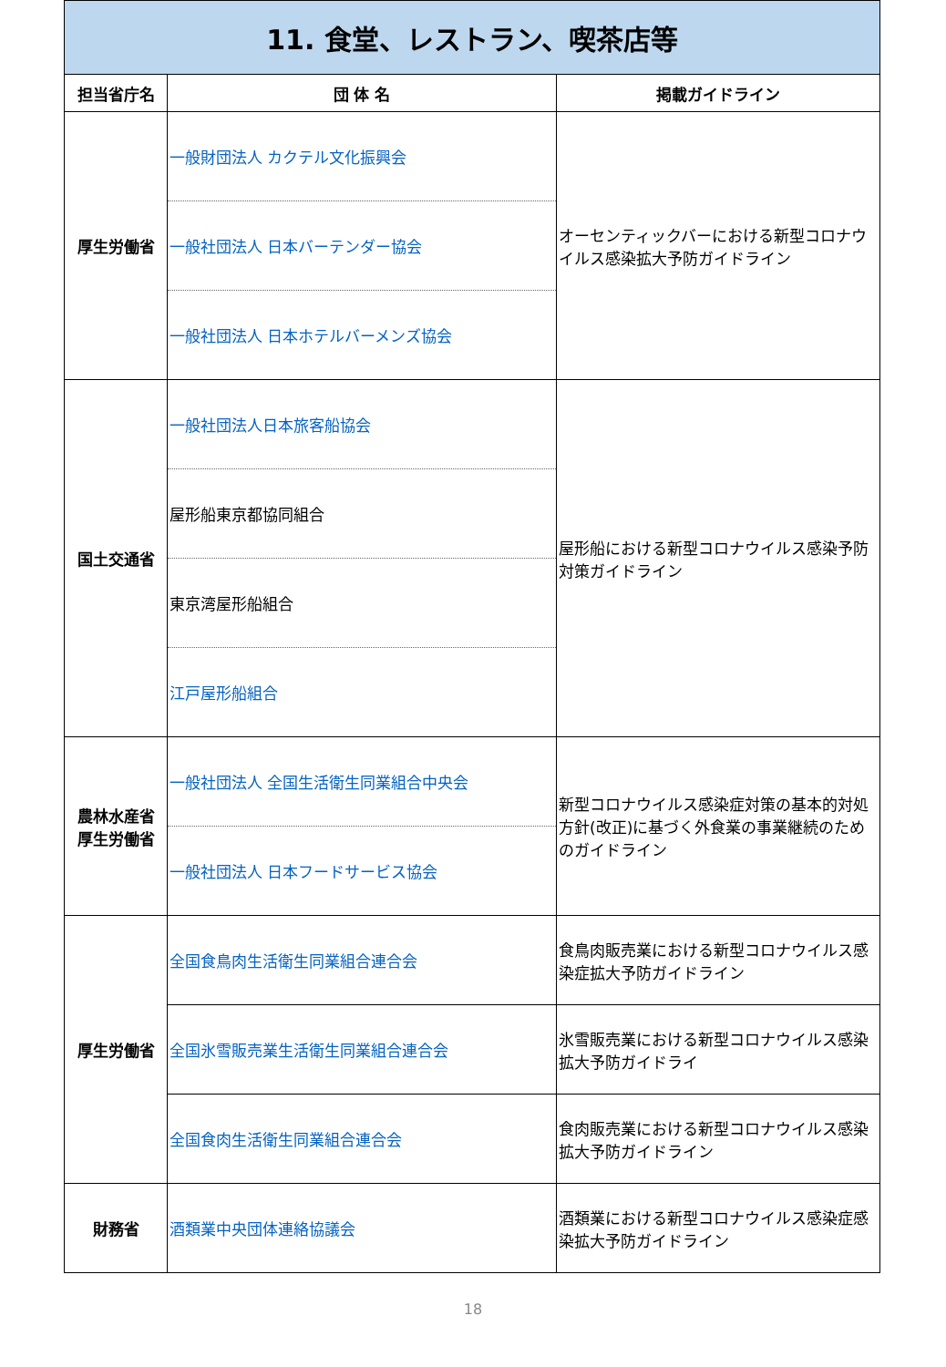| 11. 食堂、レストラン、喫茶店等 | | |
| 担当省庁名 | 団 体 名 | 掲載ガイドライン |
| 厚生労働省 | 一般財団法人 カクテル文化振興会 | オーセンティックバーにおける新型コロナウイルス感染拡大予防ガイドライン |
| | 一般社団法人 日本バーテンダー協会 | |
| | 一般社団法人 日本ホテルバーメンズ協会 | |
| 国土交通省 | 一般社団法人日本旅客船協会 | 屋形船における新型コロナウイルス感染予防対策ガイドライン |
| | 屋形船東京都協同組合 | |
| | 東京湾屋形船組合 | |
| | 江戸屋形船組合 | |
| 農林水産省 厚生労働省 | 一般社団法人 全国生活衛生同業組合中央会 | 新型コロナウイルス感染症対策の基本的対処方針(改正)に基づく外食業の事業継続のためのガイドライン |
| | 一般社団法人 日本フードサービス協会 | |
| 厚生労働省 | 全国食鳥肉生活衛生同業組合連合会 | 食鳥肉販売業における新型コロナウイルス感染症拡大予防ガイドライン |
| | 全国氷雪販売業生活衛生同業組合連合会 | 氷雪販売業における新型コロナウイルス感染拡大予防ガイドライ |
| | 全国食肉生活衛生同業組合連合会 | 食肉販売業における新型コロナウイルス感染拡大予防ガイドライン |
| 財務省 | 酒類業中央団体連絡協議会 | 酒類業における新型コロナウイルス感染症感染拡大予防ガイドライン |
18